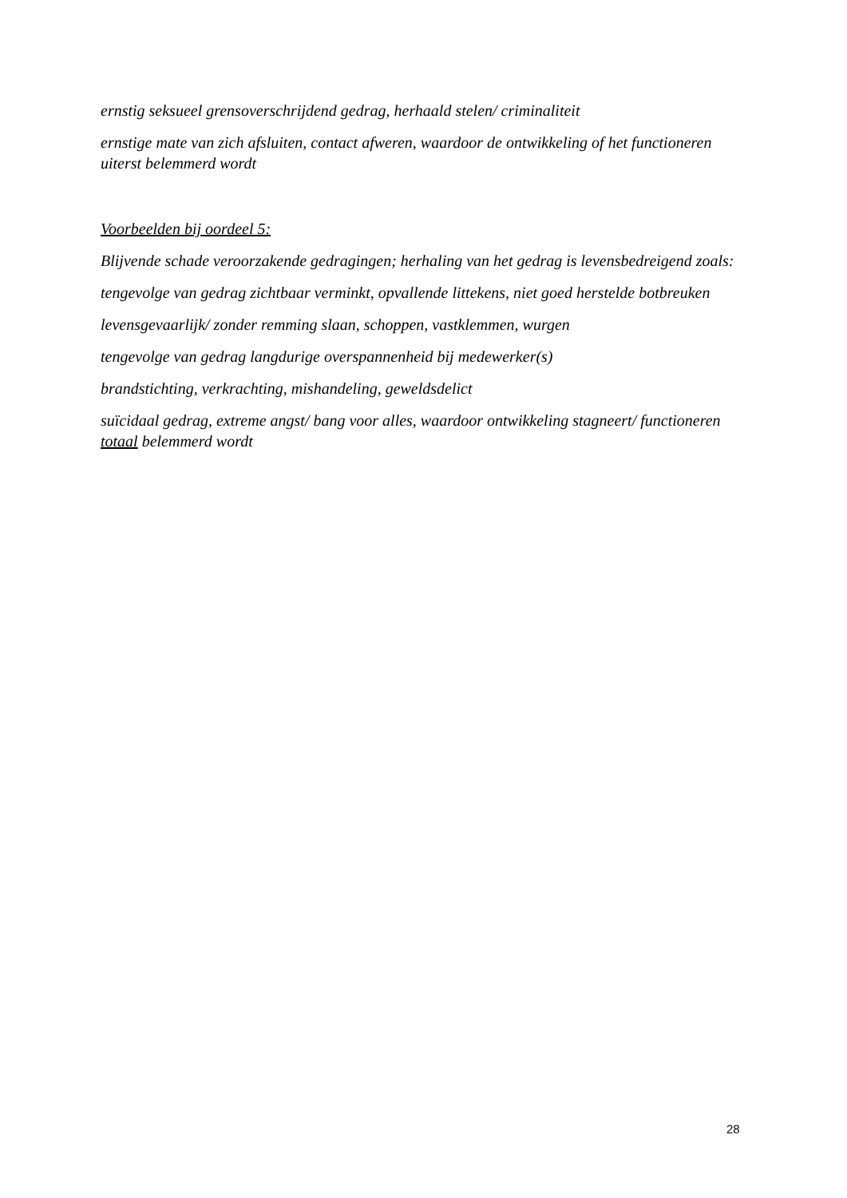ernstig seksueel grensoverschrijdend gedrag, herhaald stelen/ criminaliteit
ernstige mate van zich afsluiten, contact afweren, waardoor de ontwikkeling of het functioneren uiterst belemmerd wordt
Voorbeelden bij oordeel 5:
Blijvende schade veroorzakende gedragingen; herhaling van het gedrag is levensbedreigend zoals:
tengevolge van gedrag zichtbaar verminkt, opvallende littekens, niet goed herstelde botbreuken
levensgevaarlijk/ zonder remming slaan, schoppen, vastklemmen, wurgen
tengevolge van gedrag langdurige overspannenheid bij medewerker(s)
brandstichting, verkrachting, mishandeling, geweldsdelict
suïcidaal gedrag, extreme angst/ bang voor alles, waardoor ontwikkeling stagneert/ functioneren totaal belemmerd wordt
28